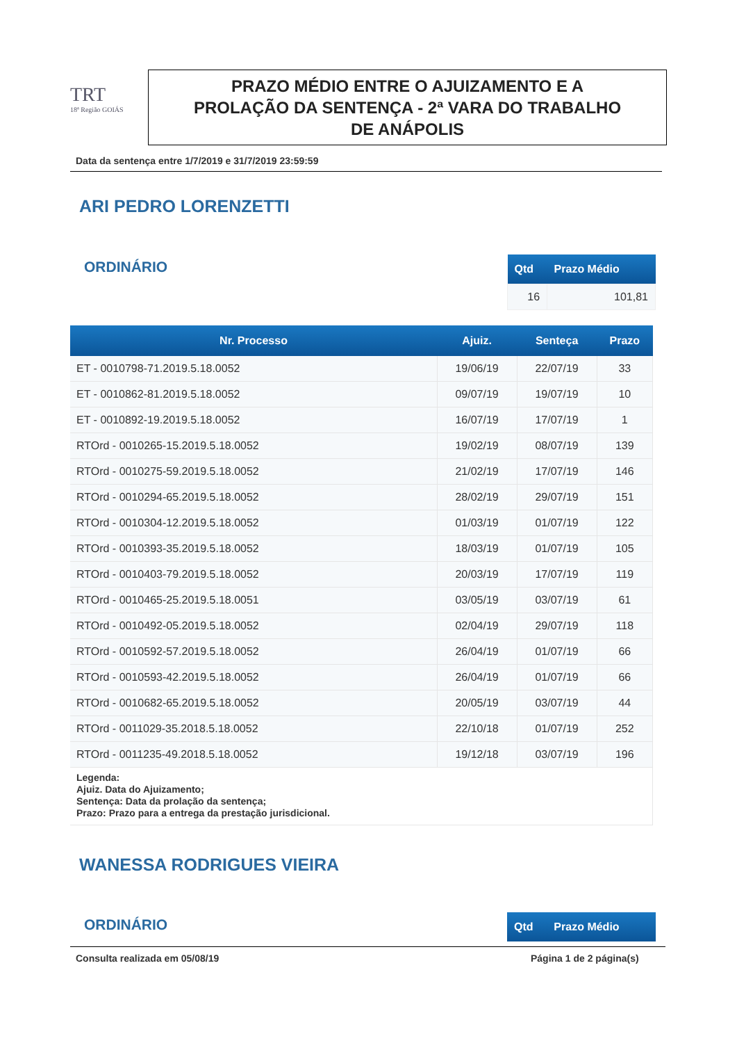TRT
18ª Região GOIÁS
PRAZO MÉDIO ENTRE O AJUIZAMENTO E A
PROLAÇÃO DA SENTENÇA - 2ª VARA DO TRABALHO
DE ANÁPOLIS
Data da sentença entre 1/7/2019 e 31/7/2019 23:59:59
ARI PEDRO LORENZETTI
ORDINÁRIO
| Qtd | Prazo Médio |
| --- | --- |
| 16 | 101,81 |
| Nr. Processo | Ajuiz. | Senteça | Prazo |
| --- | --- | --- | --- |
| ET - 0010798-71.2019.5.18.0052 | 19/06/19 | 22/07/19 | 33 |
| ET - 0010862-81.2019.5.18.0052 | 09/07/19 | 19/07/19 | 10 |
| ET - 0010892-19.2019.5.18.0052 | 16/07/19 | 17/07/19 | 1 |
| RTOrd - 0010265-15.2019.5.18.0052 | 19/02/19 | 08/07/19 | 139 |
| RTOrd - 0010275-59.2019.5.18.0052 | 21/02/19 | 17/07/19 | 146 |
| RTOrd - 0010294-65.2019.5.18.0052 | 28/02/19 | 29/07/19 | 151 |
| RTOrd - 0010304-12.2019.5.18.0052 | 01/03/19 | 01/07/19 | 122 |
| RTOrd - 0010393-35.2019.5.18.0052 | 18/03/19 | 01/07/19 | 105 |
| RTOrd - 0010403-79.2019.5.18.0052 | 20/03/19 | 17/07/19 | 119 |
| RTOrd - 0010465-25.2019.5.18.0051 | 03/05/19 | 03/07/19 | 61 |
| RTOrd - 0010492-05.2019.5.18.0052 | 02/04/19 | 29/07/19 | 118 |
| RTOrd - 0010592-57.2019.5.18.0052 | 26/04/19 | 01/07/19 | 66 |
| RTOrd - 0010593-42.2019.5.18.0052 | 26/04/19 | 01/07/19 | 66 |
| RTOrd - 0010682-65.2019.5.18.0052 | 20/05/19 | 03/07/19 | 44 |
| RTOrd - 0011029-35.2018.5.18.0052 | 22/10/18 | 01/07/19 | 252 |
| RTOrd - 0011235-49.2018.5.18.0052 | 19/12/18 | 03/07/19 | 196 |
| Legenda: Ajuiz. Data do Ajuizamento; Sentença: Data da prolação da sentença; Prazo: Prazo para a entrega da prestação jurisdicional. | | | |
WANESSA RODRIGUES VIEIRA
ORDINÁRIO
| Qtd | Prazo Médio |
| --- | --- |
Consulta realizada em 05/08/19 Página 1 de 2 página(s)